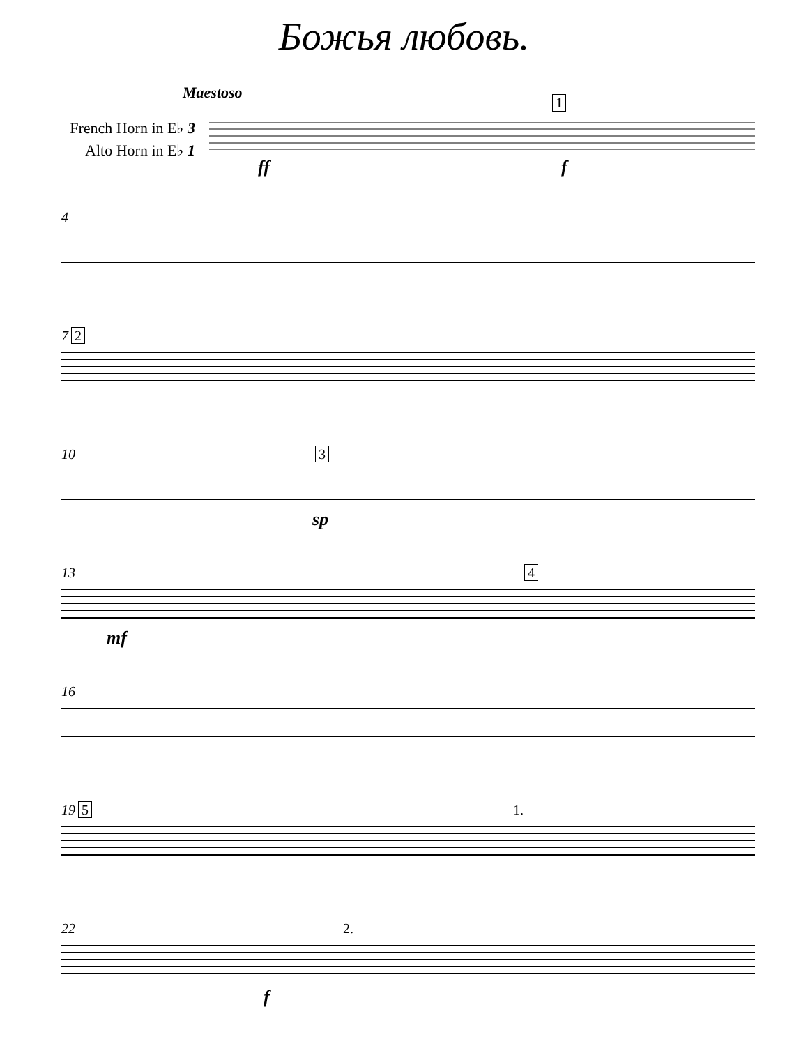Божья любовь.
Maestoso
French Horn in E♭ 3
Alto Horn in E♭ 1
1
ff f
4
7 2
10 3
sp
13 4
mf
16
19 5 1.
22 2.
f